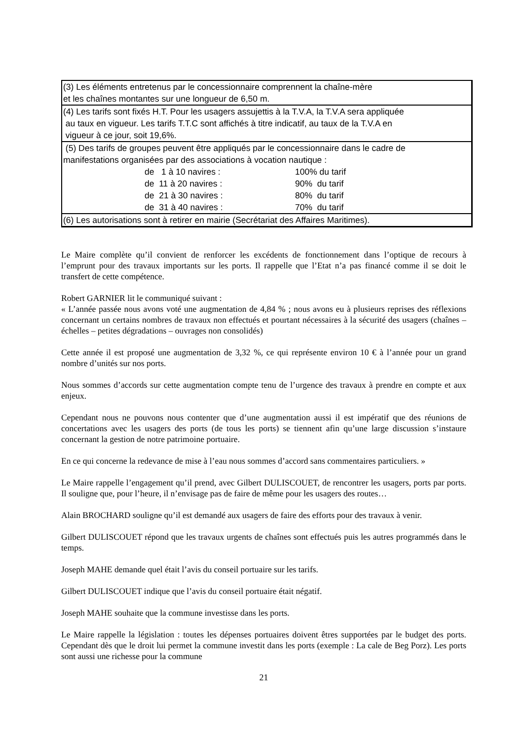| (3) Les éléments entretenus par le concessionnaire comprennent la chaîne-mère et les chaînes montantes sur une longueur de 6,50 m. |
| (4) Les tarifs sont fixés H.T. Pour les usagers assujettis à la T.V.A, la T.V.A sera appliquée au taux en vigueur. Les tarifs T.T.C sont affichés à titre indicatif, au taux de la T.V.A en vigueur à ce jour, soit 19,6%. |
| (5) Des tarifs de groupes peuvent être appliqués par le concessionnaire dans le cadre de manifestations organisées par des associations à vocation nautique : / de 1 à 10 navires : / 100% du tarif / / de 11 à 20 navires : / 90% du tarif / / de 21 à 30 navires : / 80% du tarif / / de 31 à 40 navires : / 70% du tarif / |
| (6) Les autorisations sont à retirer en mairie (Secrétariat des Affaires Maritimes). |
Le Maire complète qu’il convient de renforcer les excédents de fonctionnement dans l’optique de recours à l’emprunt pour des travaux importants sur les ports. Il rappelle que l’Etat n’a pas financé comme il se doit le transfert de cette compétence.
Robert GARNIER lit le communiqué suivant :
« L’année passée nous avons voté une augmentation de 4,84 % ; nous avons eu à plusieurs reprises des réflexions concernant un certains nombres de travaux non effectués et pourtant nécessaires à la sécurité des usagers (chaînes – échelles – petites dégradations – ouvrages non consolidés)
Cette année il est proposé une augmentation de 3,32 %, ce qui représente environ 10 € à l’année pour un grand nombre d’unités sur nos ports.
Nous sommes d’accords sur cette augmentation compte tenu de l’urgence des travaux à prendre en compte et aux enjeux.
Cependant nous ne pouvons nous contenter que d’une augmentation aussi il est impératif que des réunions de concertations avec les usagers des ports (de tous les ports) se tiennent afin qu’une large discussion s’instaure concernant la gestion de notre patrimoine portuaire.
En ce qui concerne la redevance de mise à l’eau nous sommes d’accord sans commentaires particuliers. »
Le Maire rappelle l’engagement qu’il prend, avec Gilbert DULISCOUET, de rencontrer les usagers, ports par ports. Il souligne que, pour l’heure, il n’envisage pas de faire de même pour les usagers des routes…
Alain BROCHARD souligne qu’il est demandé aux usagers de faire des efforts pour des travaux à venir.
Gilbert DULISCOUET répond que les travaux urgents de chaînes sont effectués puis les autres programmés dans le temps.
Joseph MAHE demande quel était l’avis du conseil portuaire sur les tarifs.
Gilbert DULISCOUET indique que l’avis du conseil portuaire était négatif.
Joseph MAHE souhaite que la commune investisse dans les ports.
Le Maire rappelle la législation : toutes les dépenses portuaires doivent êtres supportées par le budget des ports. Cependant dès que le droit lui permet la commune investit dans les ports (exemple : La cale de Beg Porz). Les ports sont aussi une richesse pour la commune
21